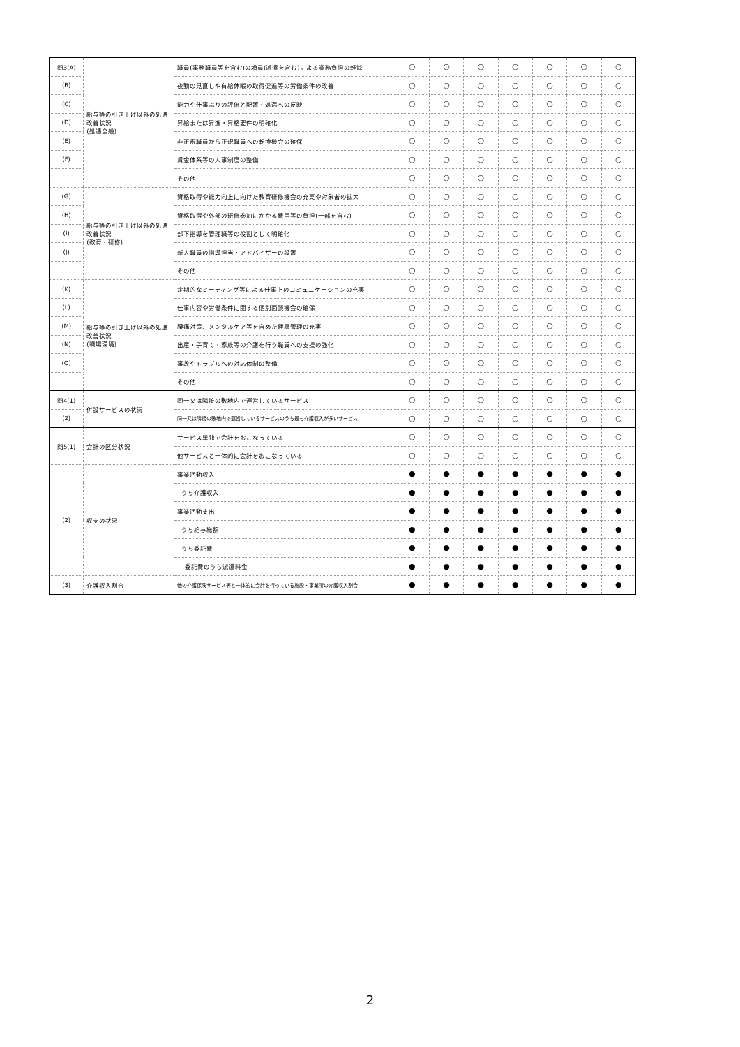| 問3(A) | 給与等の引き上げ以外の処遇改善状況 (処遇全般) | 職員(事務職員等を含む)の増員(派遣を含む)による業務負担の軽減 | ○ | ○ | ○ | ○ | ○ | ○ | ○ |
| (B) | | 夜勤の見直しや有給休暇の取得促進等の労働条件の改善 | ○ | ○ | ○ | ○ | ○ | ○ | ○ |
| (C) | | 能力や仕事ぶりの評価と配置・処遇への反映 | ○ | ○ | ○ | ○ | ○ | ○ | ○ |
| (D) | | 昇給または昇進・昇格要件の明確化 | ○ | ○ | ○ | ○ | ○ | ○ | ○ |
| (E) | | 非正規職員から正規職員への転換機会の確保 | ○ | ○ | ○ | ○ | ○ | ○ | ○ |
| (F) | | 賃金体系等の人事制度の整備 | ○ | ○ | ○ | ○ | ○ | ○ | ○ |
| | | その他 | ○ | ○ | ○ | ○ | ○ | ○ | ○ |
| (G) | 給与等の引き上げ以外の処遇改善状況 (教育・研修) | 資格取得や能力向上に向けた教育研修機会の充実や対象者の拡大 | ○ | ○ | ○ | ○ | ○ | ○ | ○ |
| (H) | | 資格取得や外部の研修参加にかかる費用等の負担(一部を含む) | ○ | ○ | ○ | ○ | ○ | ○ | ○ |
| (I) | | 部下指導を管理職等の役割として明確化 | ○ | ○ | ○ | ○ | ○ | ○ | ○ |
| (J) | | 新人職員の指導担当・アドバイザーの設置 | ○ | ○ | ○ | ○ | ○ | ○ | ○ |
| | | その他 | ○ | ○ | ○ | ○ | ○ | ○ | ○ |
| (K) | 給与等の引き上げ以外の処遇改善状況 (職場環境) | 定期的なミーティング等による仕事上のコミュニケーションの充実 | ○ | ○ | ○ | ○ | ○ | ○ | ○ |
| (L) | | 仕事内容や労働条件に関する個別面談機会の確保 | ○ | ○ | ○ | ○ | ○ | ○ | ○ |
| (M) | | 腰痛対策、メンタルケア等を含めた健康管理の充実 | ○ | ○ | ○ | ○ | ○ | ○ | ○ |
| (N) | | 出産・子育て・家族等の介護を行う職員への支援の強化 | ○ | ○ | ○ | ○ | ○ | ○ | ○ |
| (O) | | 事故やトラブルへの対応体制の整備 | ○ | ○ | ○ | ○ | ○ | ○ | ○ |
| | | その他 | ○ | ○ | ○ | ○ | ○ | ○ | ○ |
| 問4(1) | 併設サービスの状況 | 同一又は隣接の敷地内で運営しているサービス | ○ | ○ | ○ | ○ | ○ | ○ | ○ |
| (2) | | 同一又は隣接の敷地内で運営しているサービスのうち最も介護収入が多いサービス | ○ | ○ | ○ | ○ | ○ | ○ | ○ |
| 問5(1) | 会計の区分状況 | サービス単独で会計をおこなっている | ○ | ○ | ○ | ○ | ○ | ○ | ○ |
| | | 他サービスと一体的に会計をおこなっている | ○ | ○ | ○ | ○ | ○ | ○ | ○ |
| (2) | 収支の状況 | 事業活動収入 | ● | ● | ● | ● | ● | ● | ● |
| | | うち介護収入 | ● | ● | ● | ● | ● | ● | ● |
| | | 事業活動支出 | ● | ● | ● | ● | ● | ● | ● |
| | | うち給与総額 | ● | ● | ● | ● | ● | ● | ● |
| | | うち委託費 | ● | ● | ● | ● | ● | ● | ● |
| | | 委託費のうち派遣料金 | ● | ● | ● | ● | ● | ● | ● |
| (3) | 介護収入割合 | 他の介護保険サービス等と一体的に会計を行っている施設・事業所の介護収入割合 | ● | ● | ● | ● | ● | ● | ● |
2